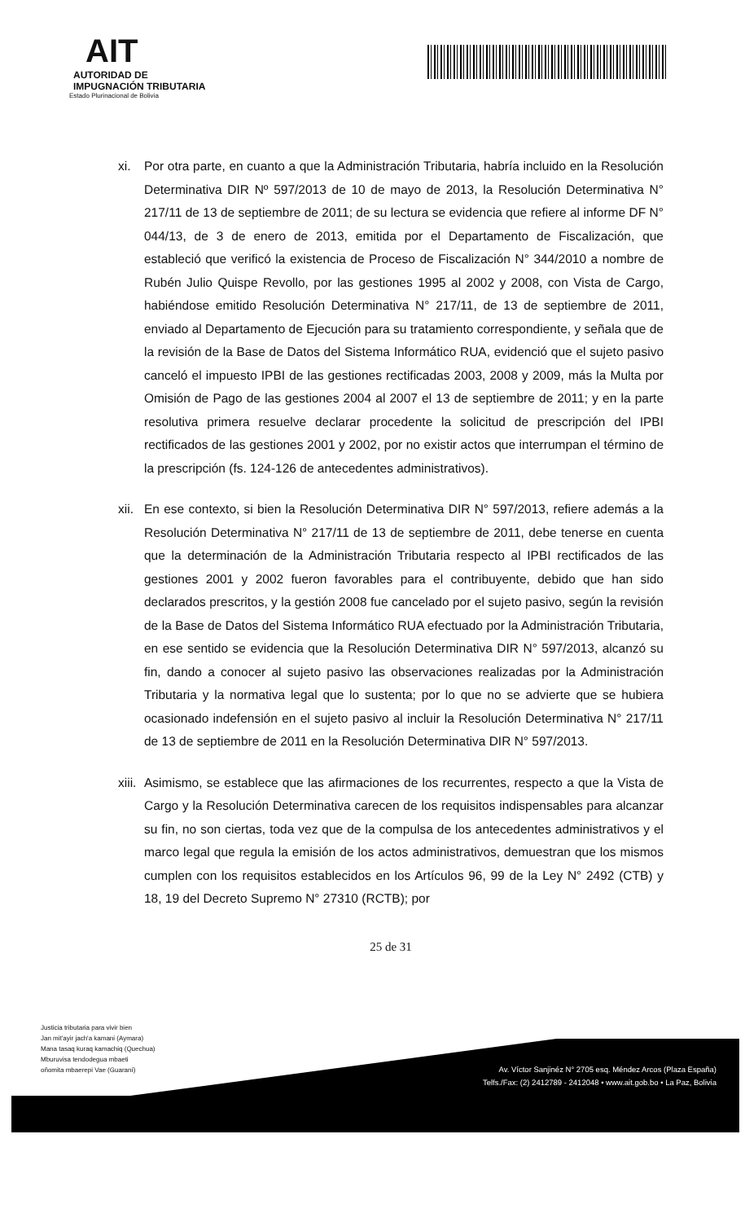AIT
AUTORIDAD DE
IMPUGNACIÓN TRIBUTARIA
Estado Plurinacional de Bolivia
xi. Por otra parte, en cuanto a que la Administración Tributaria, habría incluido en la Resolución Determinativa DIR Nº 597/2013 de 10 de mayo de 2013, la Resolución Determinativa N° 217/11 de 13 de septiembre de 2011; de su lectura se evidencia que refiere al informe DF N° 044/13, de 3 de enero de 2013, emitida por el Departamento de Fiscalización, que estableció que verificó la existencia de Proceso de Fiscalización N° 344/2010 a nombre de Rubén Julio Quispe Revollo, por las gestiones 1995 al 2002 y 2008, con Vista de Cargo, habiéndose emitido Resolución Determinativa N° 217/11, de 13 de septiembre de 2011, enviado al Departamento de Ejecución para su tratamiento correspondiente, y señala que de la revisión de la Base de Datos del Sistema Informático RUA, evidenció que el sujeto pasivo canceló el impuesto IPBI de las gestiones rectificadas 2003, 2008 y 2009, más la Multa por Omisión de Pago de las gestiones 2004 al 2007 el 13 de septiembre de 2011; y en la parte resolutiva primera resuelve declarar procedente la solicitud de prescripción del IPBI rectificados de las gestiones 2001 y 2002, por no existir actos que interrumpan el término de la prescripción (fs. 124-126 de antecedentes administrativos).
xii.
En ese contexto, si bien la Resolución Determinativa DIR N° 597/2013, refiere además a la Resolución Determinativa N° 217/11 de 13 de septiembre de 2011, debe tenerse en cuenta que la determinación de la Administración Tributaria respecto al IPBI rectificados de las gestiones 2001 y 2002 fueron favorables para el contribuyente, debido que han sido declarados prescritos, y la gestión 2008 fue cancelado por el sujeto pasivo, según la revisión de la Base de Datos del Sistema Informático RUA efectuado por la Administración Tributaria, en ese sentido se evidencia que la Resolución Determinativa DIR N° 597/2013, alcanzó su fin, dando a conocer al sujeto pasivo las observaciones realizadas por la Administración Tributaria y la normativa legal que lo sustenta; por lo que no se advierte que se hubiera ocasionado indefensión en el sujeto pasivo al incluir la Resolución Determinativa N° 217/11 de 13 de septiembre de 2011 en la Resolución Determinativa DIR N° 597/2013.
xiii.
Asimismo, se establece que las afirmaciones de los recurrentes, respecto a que la Vista de Cargo y la Resolución Determinativa carecen de los requisitos indispensables para alcanzar su fin, no son ciertas, toda vez que de la compulsa de los antecedentes administrativos y el marco legal que regula la emisión de los actos administrativos, demuestran que los mismos cumplen con los requisitos establecidos en los Artículos 96, 99 de la Ley N° 2492 (CTB) y 18, 19 del Decreto Supremo N° 27310 (RCTB); por
25 de 31
Justicia tributaria para vivir bien
Jan mit'ayir jach'a kamani (Aymara)
Mana tasaq kuraq kamachiq (Quechua)
Mburuvisa tendodegua mbaeti
oñomita mbaerepi Vae (Guaraní)
Av. Víctor Sanjinéz N° 2705 esq. Méndez Arcos (Plaza España)
Telfs./Fax: (2) 2412789 - 2412048 • www.ait.gob.bo • La Paz, Bolivia